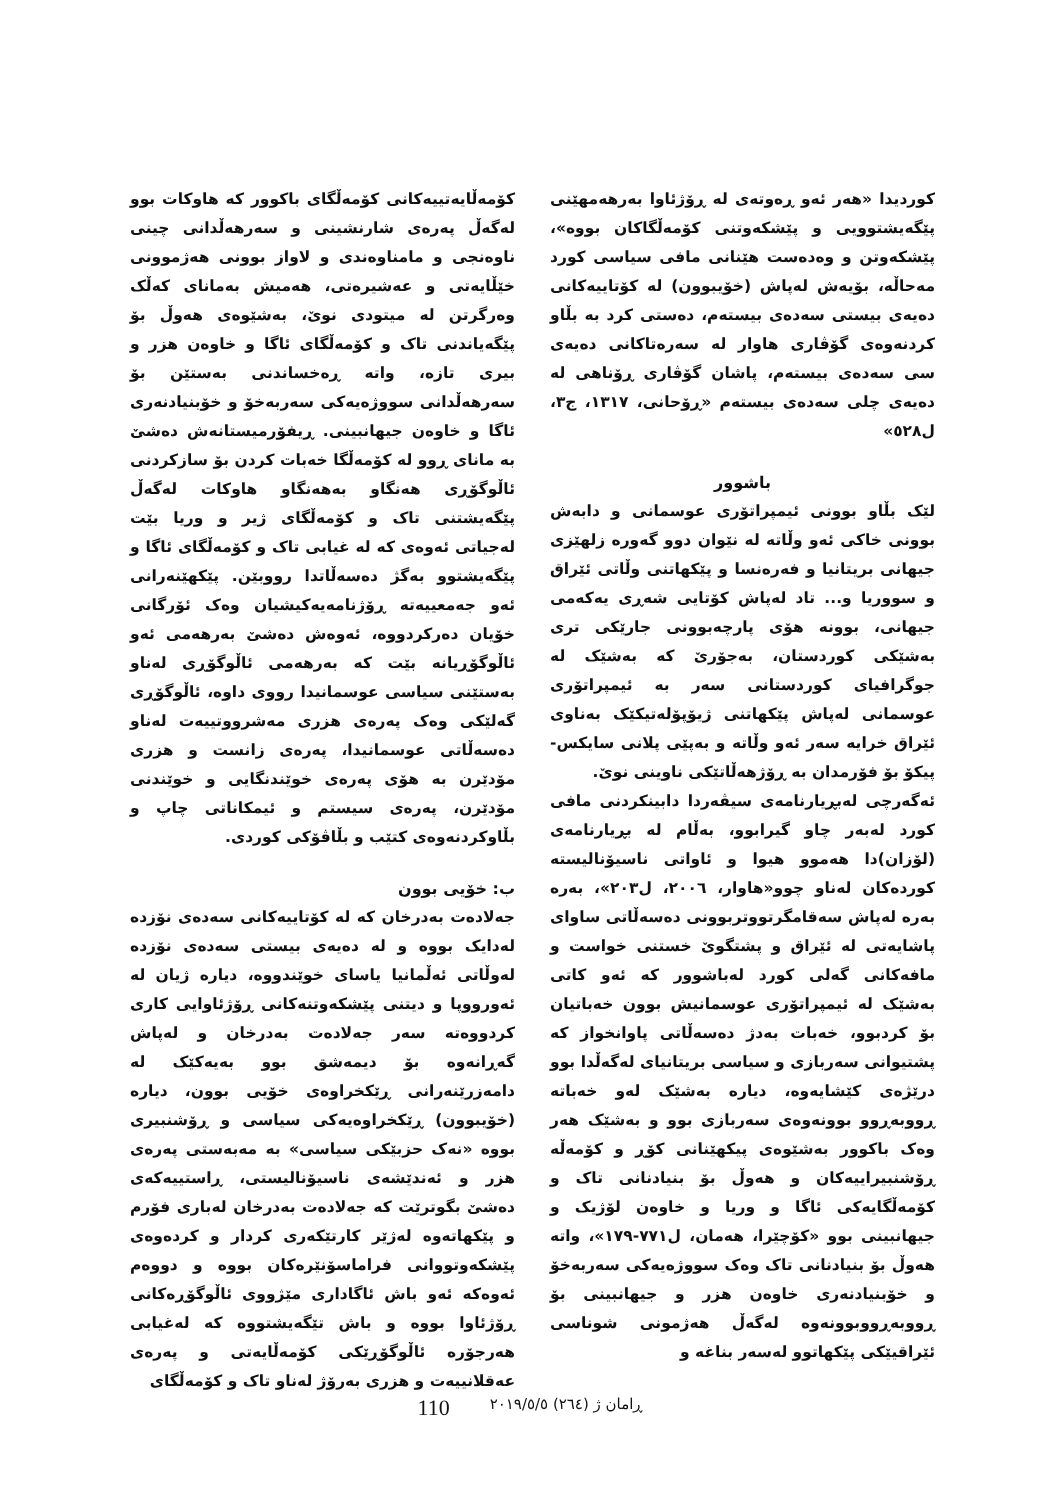کۆمەڵایەتییەکانی کۆمەڵگای باکوور کە هاوکات بوو لەگەڵ پەرەی شارنشینی و سەرهەڵدانی چینی ناوەنجی و مامناوەندی و لاواز بوونی هەژموونی خێڵایەتی و عەشیرەتی، هەمیش بەمانای کەڵک وەرگرتن لە میتودی نوێ، بەشێوەی هەوڵ بۆ پێگەیاندنی تاک و کۆمەڵگای ئاگا و خاوەن هزر و بیری تازە، واتە ڕەخساندنی بەستێن بۆ سەرهەڵدانی سووژەیەکی سەربەخۆ و خۆبنیادنەری ئاگا و خاوەن جیهانبینی. ڕیفۆرمیستانەش دەشێ بە مانای ڕوو لە کۆمەڵگا خەبات کردن بۆ سازکردنی ئاڵوگۆڕی هەنگاو بەهەنگاو هاوکات لەگەڵ پێگەیشتنی تاک و کۆمەڵگای ژیر و وریا بێت لەجیاتی ئەوەی کە لە غیابی تاک و کۆمەڵگای ئاگا و پێگەیشتوو بەگژ دەسەڵاتدا رووبێن. پێکهێنەرانی ئەو جەمعییەتە ڕۆژنامەیەکیشیان وەک ئۆرگانی خۆیان دەرکردووە، ئەوەش دەشێ بەرهەمی ئەو ئاڵوگۆڕیانە بێت کە بەرهەمی ئاڵوگۆڕی لەناو بەستێنی سیاسی عوسمانیدا رووی داوە، ئاڵوگۆڕی گەلێکی وەک پەرەی هزری مەشرووتییەت لەناو دەسەڵاتی عوسمانیدا، پەرەی زانست و هزری مۆدێرن بە هۆی پەرەی خوێندنگایی و خوێندنی مۆدێرن، پەرەی سیستم و ئیمکاناتی چاپ و بڵاوکردنەوەی کتێب و بڵاڤۆکی کوردی.
ب: خۆیی بوون
جەلادەت بەدرخان کە لە کۆتاییەکانی سەدەی نۆزدە لەدایک بووە و لە دەیەی بیستی سەدەی نۆزدە لەوڵاتی ئەڵمانیا یاسای خوێندووە، دیارە ژیان لە ئەورووپا و دیتنی پێشکەوتنەکانی ڕۆژئاوایی کاری کردووەتە سەر جەلادەت بەدرخان و لەپاش گەڕانەوە بۆ دیمەشق بوو بەیەکێک لە دامەزرێنەرانی ڕێکخراوەی خۆیی بوون، دیارە (خۆیبوون) ڕێکخراوەیەکی سیاسی و ڕۆشنبیری بووە «نەک حزبێکی سیاسی» بە مەبەستی پەرەی هزر و ئەندێشەی ناسیۆنالیستی، ڕاستییەکەی دەشێ بگوترێت کە جەلادەت بەدرخان لەباری فۆرم و پێکهاتەوە لەژێر کارتێکەری کردار و کردەوەی پێشکەوتووانی فراماسۆنێرەکان بووە و دووەم ئەوەکە ئەو باش ئاگاداری مێژووی ئاڵوگۆڕەکانی ڕۆژئاوا بووە و باش تێگەیشتووە کە لەغیابی هەرجۆرە ئاڵوگۆڕێکی کۆمەڵایەتی و پەرەی عەقلانییەت و هزری بەرۆژ لەناو تاک و کۆمەڵگای
کوردیدا «هەر ئەو ڕەوتەی لە ڕۆژئاوا بەرهەمهێنی پێگەیشتوویی و پێشکەوتنی کۆمەڵگاکان بووە»، پێشکەوتن و وەدەست هێنانی مافی سیاسی کورد مەحاڵە، بۆیەش لەپاش (خۆیبوون) لە کۆتاییەکانی دەیەی بیستی سەدەی بیستەم، دەستی کرد بە بڵاو کردنەوەی گۆڤاری هاوار لە سەرەتاکانی دەیەی سی سەدەی بیستەم، پاشان گۆڤاری ڕۆناهی لە دەیەی چلی سەدەی بیستەم «ڕۆحانی، ١٣١٧، ج٣، ل٥٢٨»
باشوور
لێک بڵاو بوونی ئیمپراتۆری عوسمانی و دابەش بوونی خاکی ئەو وڵاتە لە نێوان دوو گەورە زلهێزی جیهانی بریتانیا و فەرەنسا و پێکهاتنی وڵاتی ئێراق و سووریا و... تاد لەپاش کۆتایی شەڕی یەکەمی جیهانی، بوونە هۆی پارچەبوونی جارێکی تری بەشێکی کوردستان، بەجۆرێ کە بەشێک لە جوگرافیای کوردستانی سەر بە ئیمپراتۆری عوسمانی لەپاش پێکهاتنی ژیۆپۆلەتیکێک بەناوی ئێراق خرایە سەر ئەو وڵاتە و بەپێی پلانی سایکس-پیکۆ بۆ فۆرمدان بە ڕۆژهەڵاتێکی ناوینی نوێ.
ئەگەرچی لەبڕیارنامەی سیڤەردا دابینکردنی مافی کورد لەبەر چاو گیرابوو، بەڵام لە بڕیارنامەی (لۆزان)دا هەموو هیوا و ئاواتی ناسیۆنالیستە کوردەکان لەناو چوو«هاوار، ٢٠٠٦، ل٢٠٣»، بەرە بەرە لەپاش سەقامگرتووتربوونی دەسەڵاتی ساوای پاشایەتی لە ئێراق و پشتگوێ خستنی خواست و مافەکانی گەلی کورد لەباشوور کە ئەو کاتی بەشێک لە ئیمپراتۆری عوسمانیش بوون خەباتیان بۆ کردبوو، خەبات بەدژ دەسەڵاتی پاوانخواز کە پشتیوانی سەربازی و سیاسی بریتانیای لەگەڵدا بوو درێژەی کێشایەوە، دیارە بەشێک لەو خەباتە ڕووبەڕوو بوونەوەی سەربازی بوو و بەشێک هەر وەک باکوور بەشێوەی پیکهێنانی کۆڕ و کۆمەڵە ڕۆشنبیراییەکان و هەوڵ بۆ بنیادنانی تاک و کۆمەڵگایەکی ئاگا و وریا و خاوەن لۆژیک و جیهانبینی بوو «کۆچێرا، هەمان، ل٧٧١-١٧٩»، واتە هەوڵ بۆ بنیادنانی تاک وەک سووژەیەکی سەربەخۆ و خۆبنیادنەری خاوەن هزر و جیهانبینی بۆ ڕووبەڕووبوونەوە لەگەڵ هەژمونی شوناسی ئێراقیێکی پێکهاتوو لەسەر بناغە و
110 ڕامان ژ (٢٦٤) ٢٠١٩/٥/٥